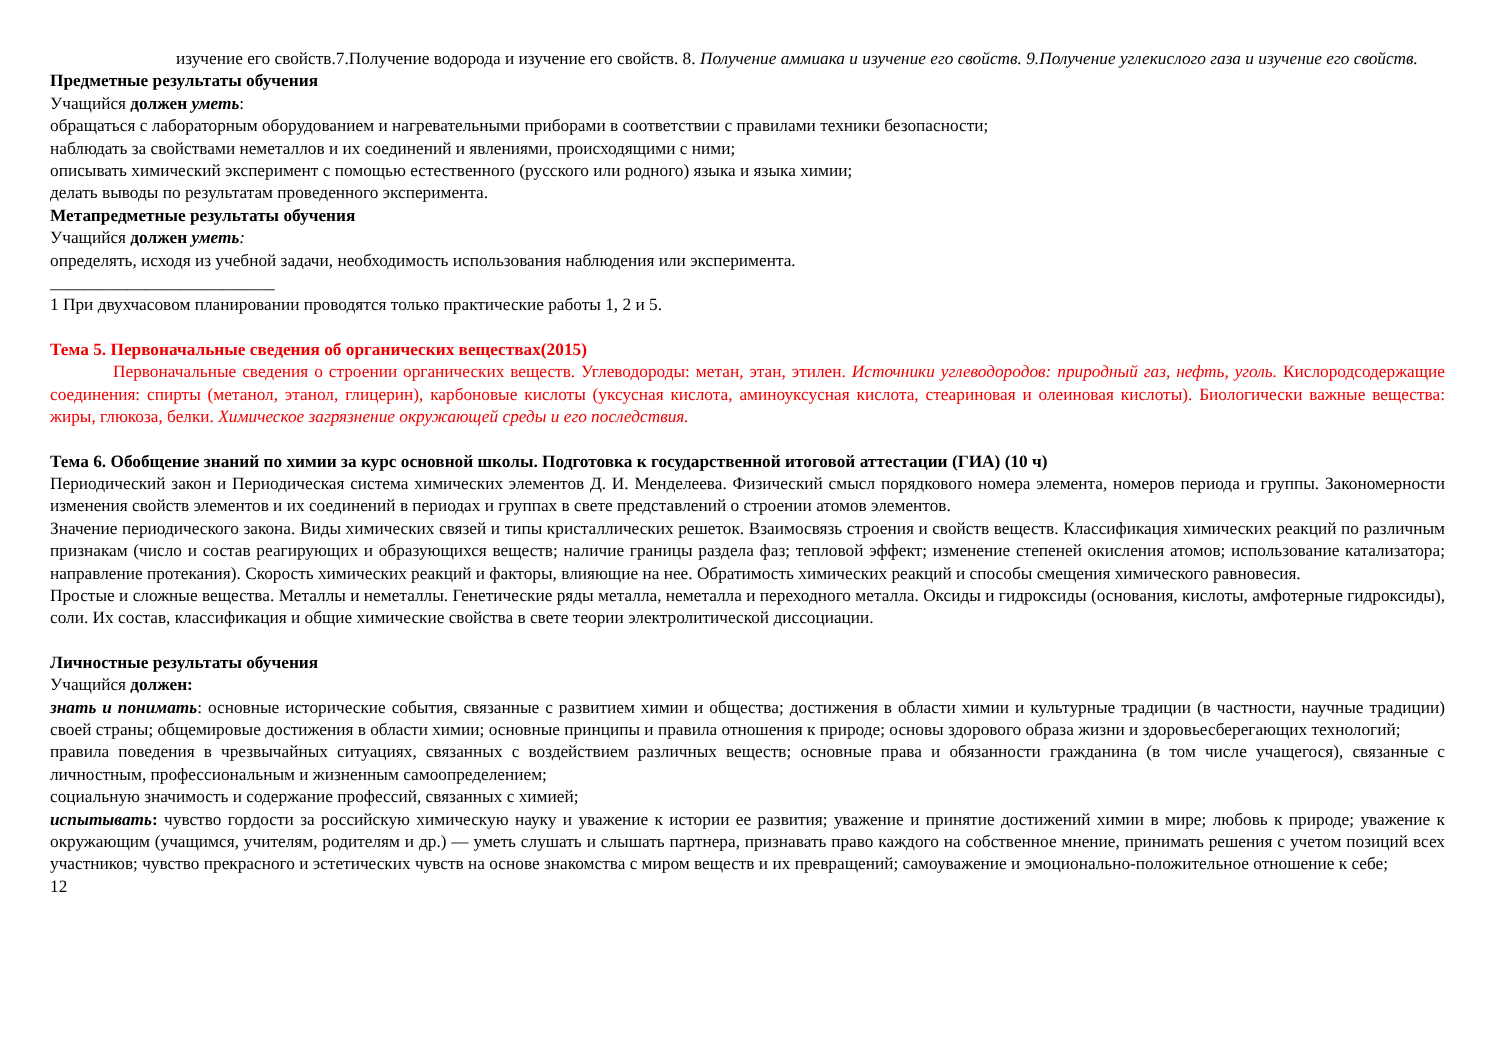изучение его свойств.7.Получение водорода и изучение его свойств. 8. Получение аммиака и изучение его свойств. 9.Получение углекислого газа и изучение его свойств.
Предметные результаты обучения
Учащийся должен уметь:
обращаться с лабораторным оборудованием и нагревательными приборами в соответствии с правилами техники безопасности;
наблюдать за свойствами неметаллов и их соединений и явлениями, происходящими с ними;
описывать химический эксперимент с помощью естественного (русского или родного) языка и языка химии;
делать выводы по результатам проведенного эксперимента.
Метапредметные результаты обучения
Учащийся должен уметь:
определять, исходя из учебной задачи, необходимость использования наблюдения или эксперимента.
__________________________
1 При двухчасовом планировании проводятся только практические работы 1, 2 и 5.
Тема 5. Первоначальные сведения об органических веществах(2015)
Первоначальные сведения о строении органических веществ. Углеводороды: метан, этан, этилен. Источники углеводородов: природный газ, нефть, уголь. Кислородсодержащие соединения: спирты (метанол, этанол, глицерин), карбоновые кислоты (уксусная кислота, аминоуксусная кислота, стеариновая и олеиновая кислоты). Биологически важные вещества: жиры, глюкоза, белки. Химическое загрязнение окружающей среды и его последствия.
Тема 6. Обобщение знаний по химии за курс основной школы. Подготовка к государственной итоговой аттестации (ГИА) (10 ч)
Периодический закон и Периодическая система химических элементов Д. И. Менделеева. Физический смысл порядкового номера элемента, номеров периода и группы. Закономерности изменения свойств элементов и их соединений в периодах и группах в свете представлений о строении атомов элементов.
Значение периодического закона. Виды химических связей и типы кристаллических решеток. Взаимосвязь строения и свойств веществ. Классификация химических реакций по различным признакам (число и состав реагирующих и образующихся веществ; наличие границы раздела фаз; тепловой эффект; изменение степеней окисления атомов; использование катализатора; направление протекания). Скорость химических реакций и факторы, влияющие на нее. Обратимость химических реакций и способы смещения химического равновесия.
Простые и сложные вещества. Металлы и неметаллы. Генетические ряды металла, неметалла и переходного металла. Оксиды и гидроксиды (основания, кислоты, амфотерные гидроксиды), соли. Их состав, классификация и общие химические свойства в свете теории электролитической диссоциации.
Личностные результаты обучения
Учащийся должен:
знать и понимать: основные исторические события, связанные с развитием химии и общества; достижения в области химии и культурные традиции (в частности, научные традиции) своей страны; общемировые достижения в области химии; основные принципы и правила отношения к природе; основы здорового образа жизни и здоровьесберегающих технологий;
правила поведения в чрезвычайных ситуациях, связанных с воздействием различных веществ; основные права и обязанности гражданина (в том числе учащегося), связанные с личностным, профессиональным и жизненным самоопределением;
социальную значимость и содержание профессий, связанных с химией;
испытывать: чувство гордости за российскую химическую науку и уважение к истории ее развития; уважение и принятие достижений химии в мире; любовь к природе; уважение к окружающим (учащимся, учителям, родителям и др.) — уметь слушать и слышать партнера, признавать право каждого на собственное мнение, принимать решения с учетом позиций всех участников; чувство прекрасного и эстетических чувств на основе знакомства с миром веществ и их превращений; самоуважение и эмоционально-положительное отношение к себе;
12